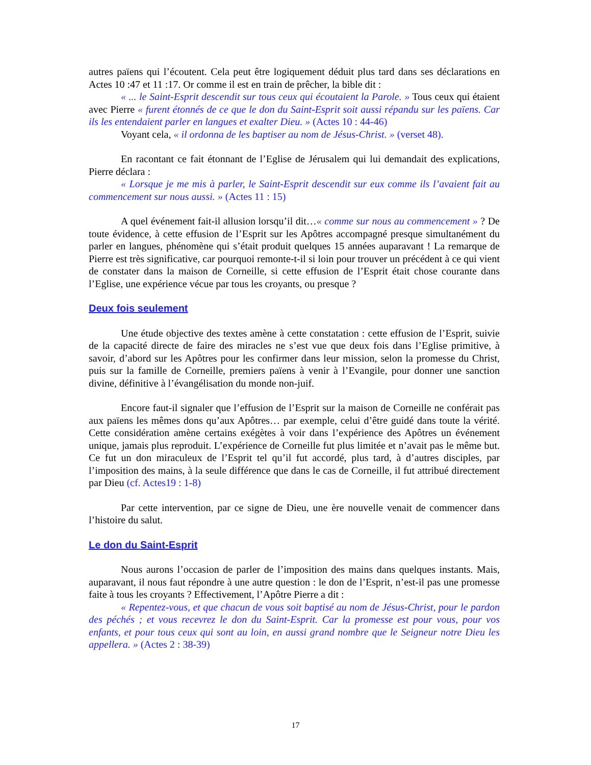autres païens qui l’écoutent. Cela peut être logiquement déduit plus tard dans ses déclarations en Actes 10 :47 et 11 :17. Or comme il est en train de prêcher, la bible dit :
« ... le Saint-Esprit descendit sur tous ceux qui écoutaient la Parole. » Tous ceux qui étaient avec Pierre « furent étonnés de ce que le don du Saint-Esprit soit aussi répandu sur les païens. Car ils les entendaient parler en langues et exalter Dieu. » (Actes 10 : 44-46)
Voyant cela, « il ordonna de les baptiser au nom de Jésus-Christ. » (verset 48).
En racontant ce fait étonnant de l’Eglise de Jérusalem qui lui demandait des explications, Pierre déclara :
« Lorsque je me mis à parler, le Saint-Esprit descendit sur eux comme ils l’avaient fait au commencement sur nous aussi. » (Actes 11 : 15)
A quel événement fait-il allusion lorsqu’il dit…« comme sur nous au commencement » ? De toute évidence, à cette effusion de l’Esprit sur les Apôtres accompagné presque simultanément du parler en langues, phénomène qui s’était produit quelques 15 années auparavant ! La remarque de Pierre est très significative, car pourquoi remonte-t-il si loin pour trouver un précédent à ce qui vient de constater dans la maison de Corneille, si cette effusion de l’Esprit était chose courante dans l’Eglise, une expérience vécue par tous les croyants, ou presque ?
Deux fois seulement
Une étude objective des textes amène à cette constatation : cette effusion de l’Esprit, suivie de la capacité directe de faire des miracles ne s’est vue que deux fois dans l’Eglise primitive, à savoir, d’abord sur les Apôtres pour les confirmer dans leur mission, selon la promesse du Christ, puis sur la famille de Corneille, premiers païens à venir à l’Evangile, pour donner une sanction divine, définitive à l’évangélisation du monde non-juif.
Encore faut-il signaler que l’effusion de l’Esprit sur la maison de Corneille ne conférait pas aux païens les mêmes dons qu’aux Apôtres… par exemple, celui d’être guidé dans toute la vérité. Cette considération amène certains exégètes à voir dans l’expérience des Apôtres un événement unique, jamais plus reproduit. L’expérience de Corneille fut plus limitée et n’avait pas le même but. Ce fut un don miraculeux de l’Esprit tel qu’il fut accordé, plus tard, à d’autres disciples, par l’imposition des mains, à la seule différence que dans le cas de Corneille, il fut attribué directement par Dieu (cf. Actes19 : 1-8)
Par cette intervention, par ce signe de Dieu, une ère nouvelle venait de commencer dans l’histoire du salut.
Le don du Saint-Esprit
Nous aurons l’occasion de parler de l’imposition des mains dans quelques instants. Mais, auparavant, il nous faut répondre à une autre question : le don de l’Esprit, n’est-il pas une promesse faite à tous les croyants ? Effectivement, l’Apôtre Pierre a dit :
« Repentez-vous, et que chacun de vous soit baptisé au nom de Jésus-Christ, pour le pardon des péchés ; et vous recevrez le don du Saint-Esprit. Car la promesse est pour vous, pour vos enfants, et pour tous ceux qui sont au loin, en aussi grand nombre que le Seigneur notre Dieu les appellera. » (Actes 2 : 38-39)
17